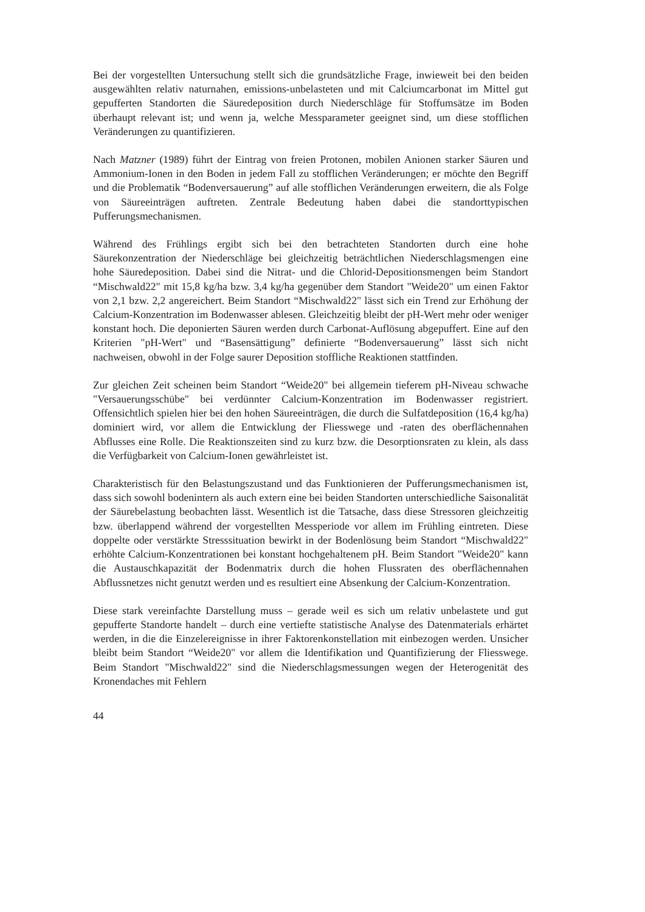Bei der vorgestellten Untersuchung stellt sich die grundsätzliche Frage, inwieweit bei den beiden ausgewählten relativ naturnahen, emissions-unbelasteten und mit Calcium­carbonat im Mittel gut gepufferten Standorten die Säuredeposition durch Niederschläge für Stoffumsätze im Boden überhaupt relevant ist; und wenn ja, welche Messparameter geeignet sind, um diese stofflichen Veränderungen zu quantifizieren.
Nach Matzner (1989) führt der Eintrag von freien Protonen, mobilen Anionen starker Säuren und Ammonium-Ionen in den Boden in jedem Fall zu stofflichen Veränderun­gen; er möchte den Begriff und die Problematik “Bodenversauerung” auf alle stofflichen Veränderungen erweitern, die als Folge von Säureeinträgen auftreten. Zentrale Bedeu­tung haben dabei die standorttypischen Pufferungsmechanismen.
Während des Frühlings ergibt sich bei den betrachteten Standorten durch eine hohe Säurekonzentration der Niederschläge bei gleichzeitig beträchtlichen Niederschlags­mengen eine hohe Säuredeposition. Dabei sind die Nitrat- und die Chlorid-Depositions­mengen beim Standort “Mischwald22" mit 15,8 kg/ha bzw. 3,4 kg/ha gegenüber dem Standort "Weide20" um einen Faktor von 2,1 bzw. 2,2 angereichert. Beim Standort “Mischwald22" lässt sich ein Trend zur Erhöhung der Calcium-Konzentration im Bodenwasser ablesen. Gleichzeitig bleibt der pH-Wert mehr oder weniger konstant hoch. Die deponierten Säuren werden durch Carbonat-Auflösung abgepuffert. Eine auf den Kriterien "pH-Wert" und “Basensättigung” definierte “Bodenversauerung” lässt sich nicht nachweisen, obwohl in der Folge saurer Deposition stoffliche Reaktionen stattfinden.
Zur gleichen Zeit scheinen beim Standort “Weide20" bei allgemein tieferem pH-Niveau schwache "Versauerungsschübe" bei verdünnter Calcium-Konzentration im Bodenwas­ser registriert. Offensichtlich spielen hier bei den hohen Säureeinträgen, die durch die Sulfatdeposition (16,4 kg/ha) dominiert wird, vor allem die Entwicklung der Fliesswege und -raten des oberflächennahen Abflusses eine Rolle. Die Reaktionszeiten sind zu kurz bzw. die Desorptionsraten zu klein, als dass die Verfügbarkeit von Calcium-Ionen gewährleistet ist.
Charakteristisch für den Belastungszustand und das Funktionieren der Pufferungsme­chanismen ist, dass sich sowohl bodenintern als auch extern eine bei beiden Standorten unterschiedliche Saisonalität der Säurebelastung beobachten lässt. Wesentlich ist die Tatsache, dass diese Stressoren gleichzeitig bzw. überlappend während der vorgestellten Messperiode vor allem im Frühling eintreten. Diese doppelte oder verstärkte Stress­situation bewirkt in der Bodenlösung beim Standort “Mischwald22" erhöhte Calcium-Konzentrationen bei konstant hochgehaltenem pH. Beim Standort "Weide20" kann die Austauschkapazität der Bodenmatrix durch die hohen Flussraten des oberflächennahen Abflussnetzes nicht genutzt werden und es resultiert eine Absenkung der Calcium-Kon­zentration.
Diese stark vereinfachte Darstellung muss – gerade weil es sich um relativ unbelastete und gut gepufferte Standorte handelt – durch eine vertiefte statistische Analyse des Datenmaterials erhärtet werden, in die die Einzelereignisse in ihrer Faktorenkonstella­tion mit einbezogen werden. Unsicher bleibt beim Standort “Weide20" vor allem die Identifikation und Quantifizierung der Fliesswege. Beim Standort "Mischwald22" sind die Niederschlagsmessungen wegen der Heterogenität des Kronendaches mit Fehlern
44